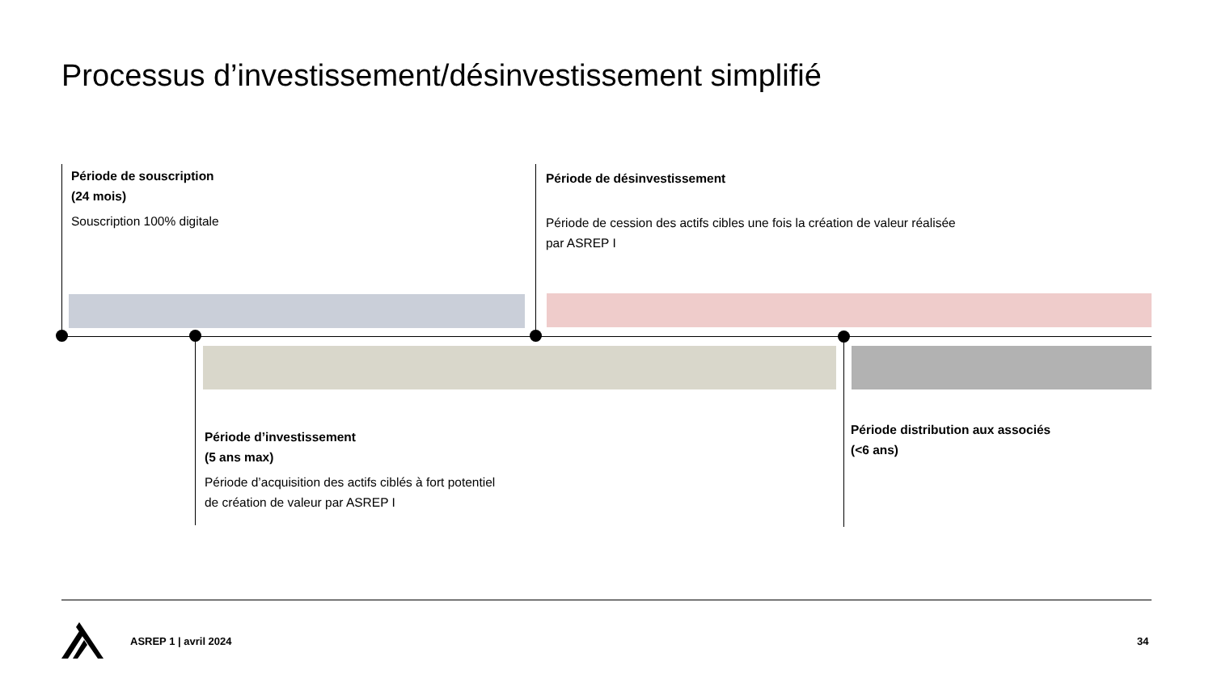Processus d’investissement/désinvestissement simplifié
Période de souscription
(24 mois)
Souscription 100% digitale
Période de désinvestissement
Période de cession des actifs cibles une fois la création de valeur réalisée par ASREP I
Période d’investissement
(5 ans max)
Période d’acquisition des actifs ciblés à fort potentiel de création de valeur par ASREP I
Période distribution aux associés
(<6 ans)
ASREP 1 | avril 2024 34